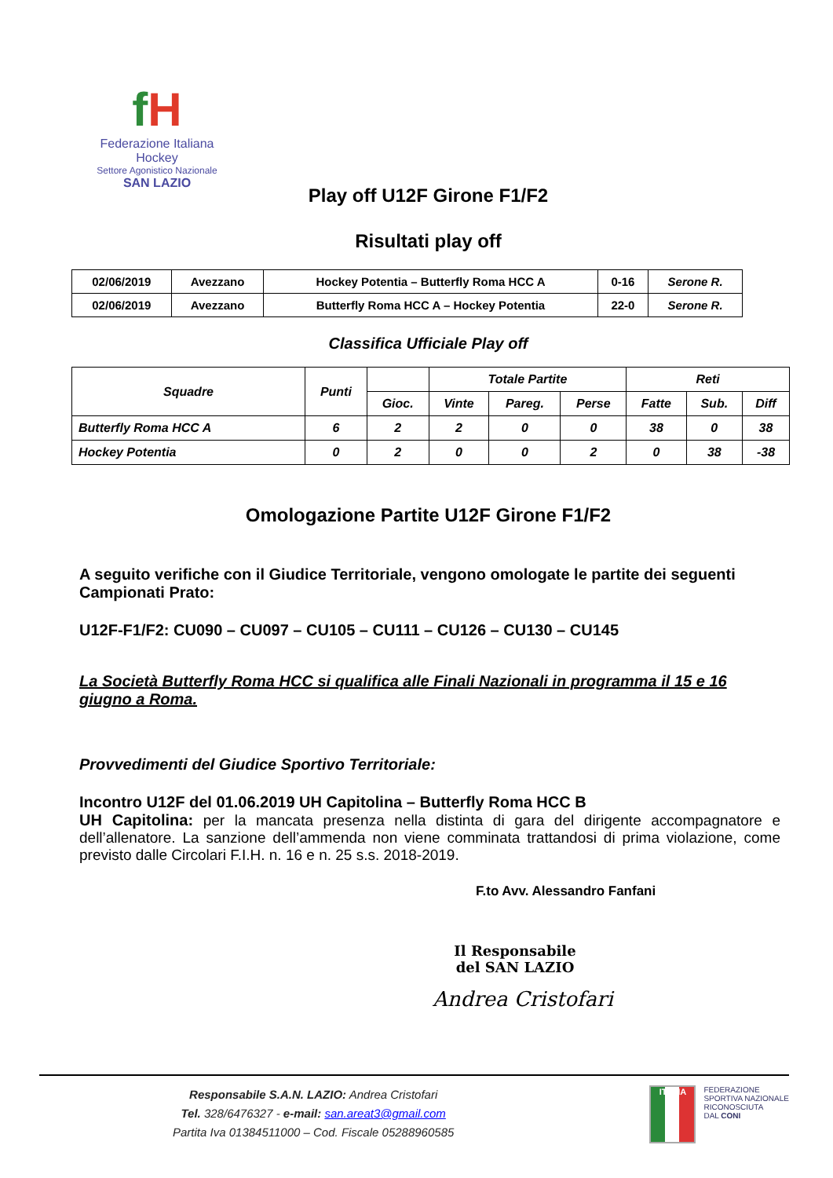fH
Federazione Italiana Hockey
Settore Agonistico Nazionale
SAN LAZIO
Play off U12F Girone F1/F2
Risultati play off
| 02/06/2019 | Avezzano | Hockey Potentia – Butterfly Roma HCC A | 0-16 | Serone R. |
| 02/06/2019 | Avezzano | Butterfly Roma HCC A – Hockey Potentia | 22-0 | Serone R. |
Classifica Ufficiale Play off
| Squadre | Punti | | Totale Partite | | | Reti | | |
| --- | --- | --- | --- | --- | --- | --- | --- | --- |
| | | Gioc. | Vinte | Pareg. | Perse | Fatte | Sub. | Diff |
| Butterfly Roma HCC A | 6 | 2 | 2 | 0 | 0 | 38 | 0 | 38 |
| Hockey Potentia | 0 | 2 | 0 | 0 | 2 | 0 | 38 | -38 |
Omologazione Partite U12F Girone F1/F2
A seguito verifiche con il Giudice Territoriale, vengono omologate le partite dei seguenti Campionati Prato:
U12F-F1/F2: CU090 – CU097 – CU105 – CU111 – CU126 – CU130 – CU145
La Società Butterfly Roma HCC si qualifica alle Finali Nazionali in programma il 15 e 16 giugno a Roma.
Provvedimenti del Giudice Sportivo Territoriale:
Incontro U12F del 01.06.2019 UH Capitolina – Butterfly Roma HCC B
UH Capitolina: per la mancata presenza nella distinta di gara del dirigente accompagnatore e dell’allenatore. La sanzione dell’ammenda non viene comminata trattandosi di prima violazione, come previsto dalle Circolari F.I.H. n. 16 e n. 25 s.s. 2018-2019.
F.to Avv. Alessandro Fanfani
Il Responsabile del SAN LAZIO
Andrea Cristofari
Responsabile S.A.N. LAZIO: Andrea Cristofari
Tel. 328/6476327 - e-mail: san.areat3@gmail.com
Partita Iva 01384511000 – Cod. Fiscale 05288960585
ITALIA
FEDERAZIONE
SPORTIVA NAZIONALE
RICONOSCIUTA
DAL CONI